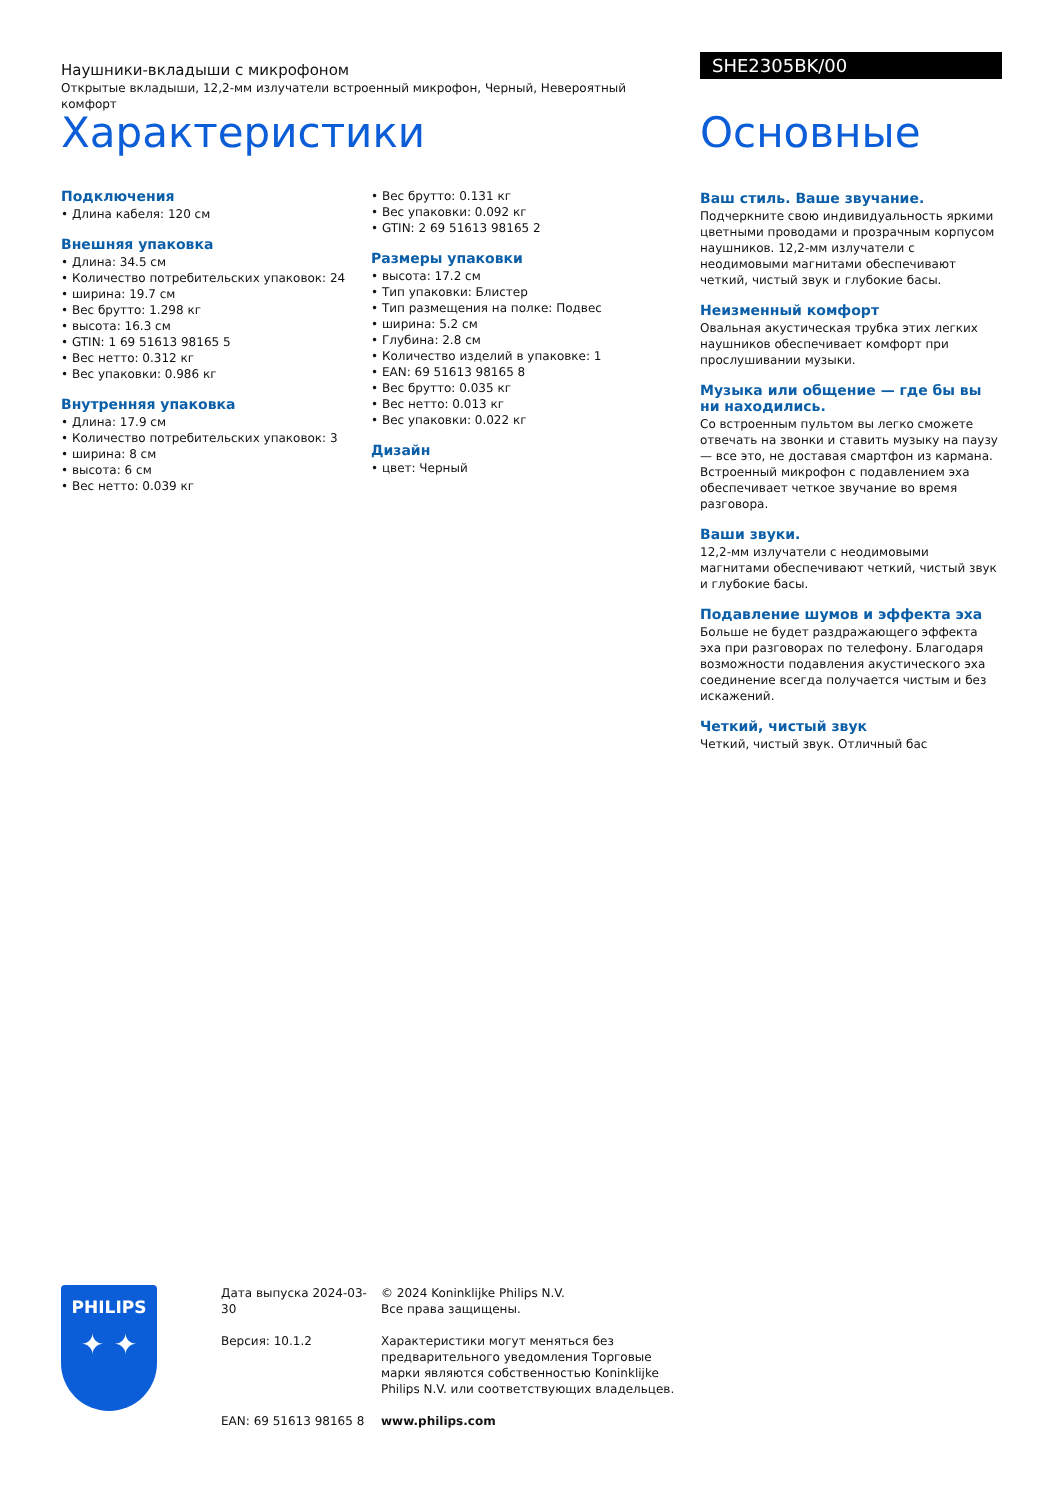Наушники-вкладыши с микрофоном
Открытые вкладыши, 12,2-мм излучатели встроенный микрофон, Черный, Невероятный комфорт
SHE2305BK/00
Характеристики
Подключения
• Длина кабеля: 120 см
Внешняя упаковка
• Длина: 34.5 см
• Количество потребительских упаковок: 24
• ширина: 19.7 см
• Вес брутто: 1.298 кг
• высота: 16.3 см
• GTIN: 1 69 51613 98165 5
• Вес нетто: 0.312 кг
• Вес упаковки: 0.986 кг
Внутренняя упаковка
• Длина: 17.9 см
• Количество потребительских упаковок: 3
• ширина: 8 см
• высота: 6 см
• Вес нетто: 0.039 кг
• Вес брутто: 0.131 кг
• Вес упаковки: 0.092 кг
• GTIN: 2 69 51613 98165 2
Размеры упаковки
• высота: 17.2 см
• Тип упаковки: Блистер
• Тип размещения на полке: Подвес
• ширина: 5.2 см
• Глубина: 2.8 см
• Количество изделий в упаковке: 1
• EAN: 69 51613 98165 8
• Вес брутто: 0.035 кг
• Вес нетто: 0.013 кг
• Вес упаковки: 0.022 кг
Дизайн
• цвет: Черный
Основные
Ваш стиль. Ваше звучание.
Подчеркните свою индивидуальность яркими цветными проводами и прозрачным корпусом наушников. 12,2-мм излучатели с неодимовыми магнитами обеспечивают четкий, чистый звук и глубокие басы.
Неизменный комфорт
Овальная акустическая трубка этих легких наушников обеспечивает комфорт при прослушивании музыки.
Музыка или общение — где бы вы ни находились.
Со встроенным пультом вы легко сможете отвечать на звонки и ставить музыку на паузу — все это, не доставая смартфон из кармана. Встроенный микрофон с подавлением эха обеспечивает четкое звучание во время разговора.
Ваши звуки.
12,2-мм излучатели с неодимовыми магнитами обеспечивают четкий, чистый звук и глубокие басы.
Подавление шумов и эффекта эха
Больше не будет раздражающего эффекта эха при разговорах по телефону. Благодаря возможности подавления акустического эха соединение всегда получается чистым и без искажений.
Четкий, чистый звук
Четкий, чистый звук. Отличный бас
PHILIPS
✦ ✦
Дата выпуска 2024-03-30
Версия: 10.1.2
EAN: 69 51613 98165 8
© 2024 Koninklijke Philips N.V.
Все права защищены.
Характеристики могут меняться без предварительного уведомления Торговые марки являются собственностью Koninklijke Philips N.V. или соответствующих владельцев.
www.philips.com